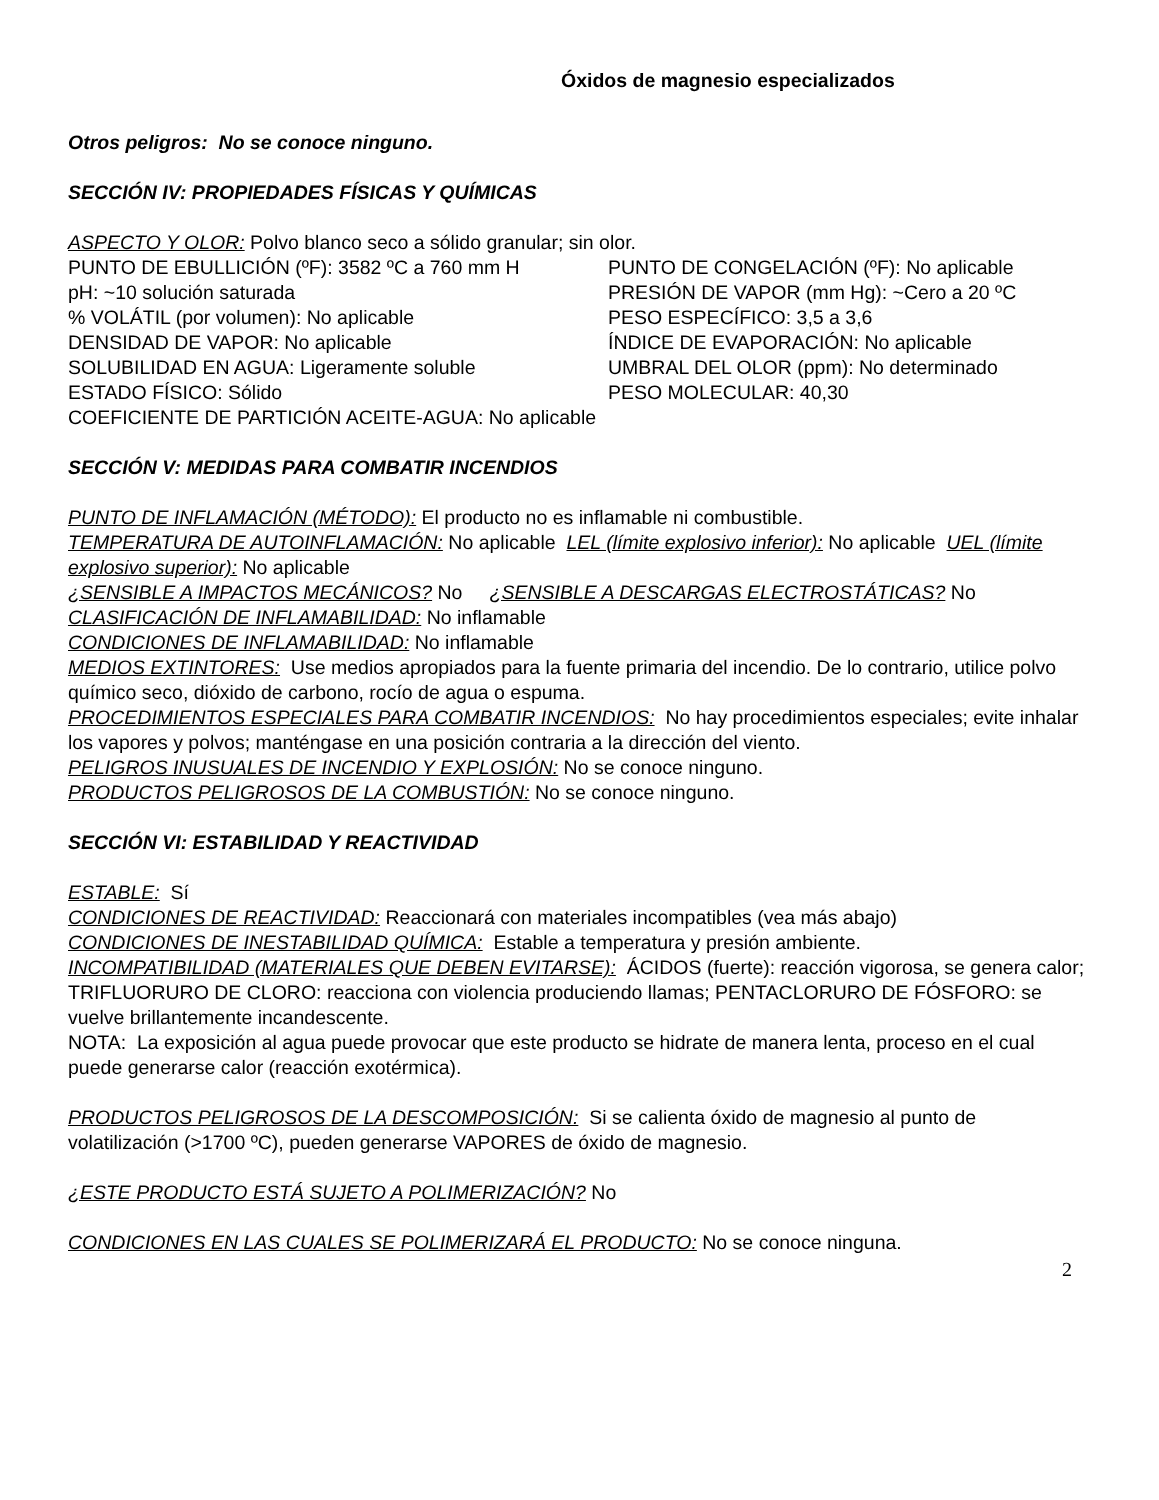Óxidos de magnesio especializados
Otros peligros: No se conoce ninguno.
SECCIÓN IV: PROPIEDADES FÍSICAS Y QUÍMICAS
ASPECTO Y OLOR: Polvo blanco seco a sólido granular; sin olor.
PUNTO DE EBULLICIÓN (ºF): 3582 ºC a 760 mm H
PUNTO DE CONGELACIÓN (ºF): No aplicable
pH: ~10 solución saturada
PRESIÓN DE VAPOR (mm Hg): ~Cero a 20 ºC
% VOLÁTIL (por volumen): No aplicable
PESO ESPECÍFICO: 3,5 a 3,6
DENSIDAD DE VAPOR: No aplicable
ÍNDICE DE EVAPORACIÓN: No aplicable
SOLUBILIDAD EN AGUA: Ligeramente soluble
UMBRAL DEL OLOR (ppm): No determinado
ESTADO FÍSICO: Sólido
PESO MOLECULAR: 40,30
COEFICIENTE DE PARTICIÓN ACEITE-AGUA: No aplicable
SECCIÓN V: MEDIDAS PARA COMBATIR INCENDIOS
PUNTO DE INFLAMACIÓN (MÉTODO): El producto no es inflamable ni combustible.
TEMPERATURA DE AUTOINFLAMACIÓN: No aplicable LEL (límite explosivo inferior): No aplicable UEL (límite explosivo superior): No aplicable
¿SENSIBLE A IMPACTOS MECÁNICOS? No ¿SENSIBLE A DESCARGAS ELECTROSTÁTICAS? No
CLASIFICACIÓN DE INFLAMABILIDAD: No inflamable
CONDICIONES DE INFLAMABILIDAD: No inflamable
MEDIOS EXTINTORES: Use medios apropiados para la fuente primaria del incendio. De lo contrario, utilice polvo químico seco, dióxido de carbono, rocío de agua o espuma.
PROCEDIMIENTOS ESPECIALES PARA COMBATIR INCENDIOS: No hay procedimientos especiales; evite inhalar los vapores y polvos; manténgase en una posición contraria a la dirección del viento.
PELIGROS INUSUALES DE INCENDIO Y EXPLOSIÓN: No se conoce ninguno.
PRODUCTOS PELIGROSOS DE LA COMBUSTIÓN: No se conoce ninguno.
SECCIÓN VI: ESTABILIDAD Y REACTIVIDAD
ESTABLE: Sí
CONDICIONES DE REACTIVIDAD: Reaccionará con materiales incompatibles (vea más abajo)
CONDICIONES DE INESTABILIDAD QUÍMICA: Estable a temperatura y presión ambiente.
INCOMPATIBILIDAD (MATERIALES QUE DEBEN EVITARSE): ÁCIDOS (fuerte): reacción vigorosa, se genera calor; TRIFLUORURO DE CLORO: reacciona con violencia produciendo llamas; PENTACLORURO DE FÓSFORO: se vuelve brillantemente incandescente.
NOTA: La exposición al agua puede provocar que este producto se hidrate de manera lenta, proceso en el cual puede generarse calor (reacción exotérmica).
PRODUCTOS PELIGROSOS DE LA DESCOMPOSICIÓN: Si se calienta óxido de magnesio al punto de volatilización (>1700 ºC), pueden generarse VAPORES de óxido de magnesio.
¿ESTE PRODUCTO ESTÁ SUJETO A POLIMERIZACIÓN? No
CONDICIONES EN LAS CUALES SE POLIMERIZARÁ EL PRODUCTO: No se conoce ninguna.
2